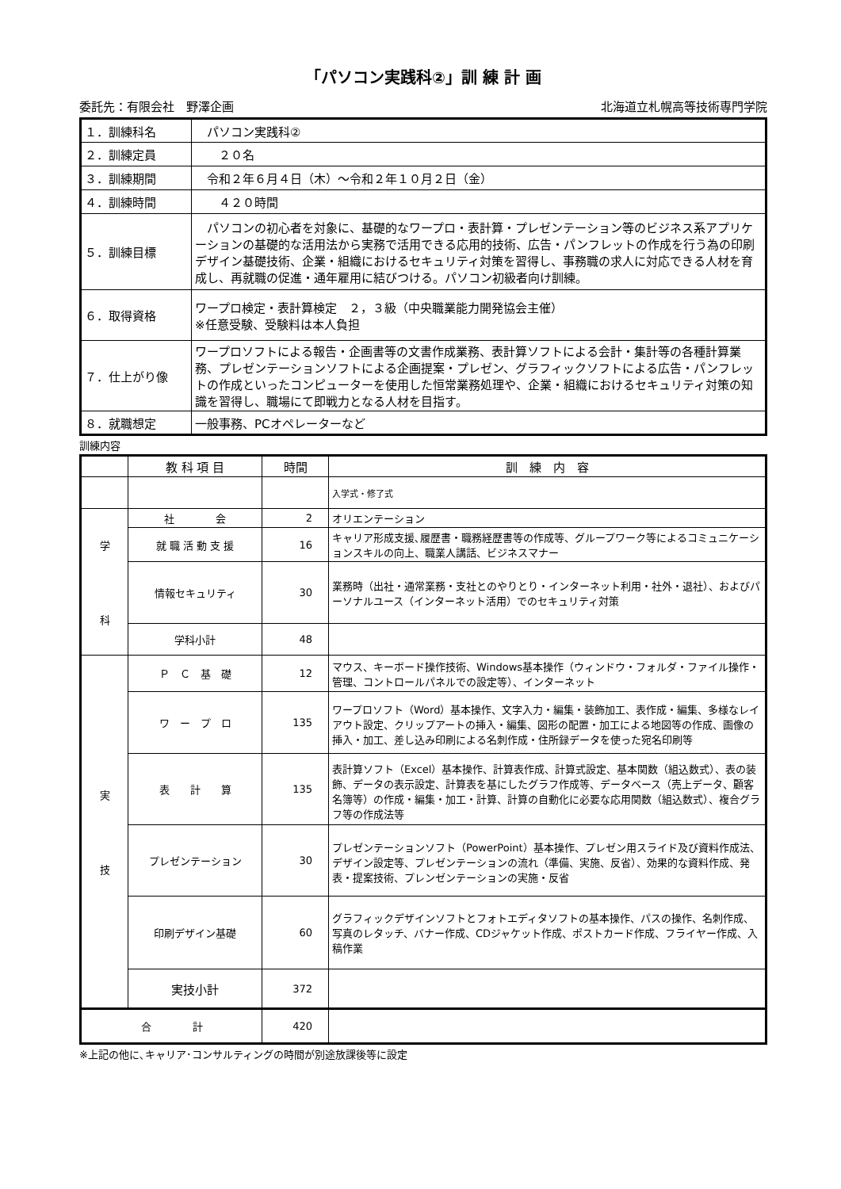「パソコン実践科②」訓 練 計 画
委託先：有限会社　野澤企画 北海道立札幌高等技術専門学院
| １．訓練科名 | パソコン実践科② |
| ２．訓練定員 | ２０名 |
| ３．訓練期間 | 令和２年６月４日（木）～令和２年１０月２日（金） |
| ４．訓練時間 | ４２０時間 |
| ５．訓練目標 | パソコンの初心者を対象に、基礎的なワープロ・表計算・プレゼンテーション等のビジネス系アプリケーションの基礎的な活用法から実務で活用できる応用的技術、広告・パンフレットの作成を行う為の印刷デザイン基礎技術、企業・組織におけるセキュリティ対策を習得し、事務職の求人に対応できる人材を育成し、再就職の促進・通年雇用に結びつける。パソコン初級者向け訓練。 |
| ６．取得資格 | ワープロ検定・表計算検定 ２，３級（中央職業能力開発協会主催） ※任意受験、受験料は本人負担 |
| ７．仕上がり像 | ワープロソフトによる報告・企画書等の文書作成業務、表計算ソフトによる会計・集計等の各種計算業務、プレゼンテーションソフトによる企画提案・プレゼン、グラフィックソフトによる広告・パンフレットの作成といったコンピューターを使用した恒常業務処理や、企業・組織におけるセキュリティ対策の知識を習得し、職場にて即戦力となる人材を目指す。 |
| ８．就職想定 | 一般事務、PCオペレーターなど |
訓練内容
| | 教 科 項 目 | 時間 | 訓 練 内 容 |
| --- | --- | --- | --- |
| | | | 入学式・修了式 |
| 学 科 | 社 会 | 2 | オリエンテーション |
| | 就 職 活 動 支 援 | 16 | キャリア形成支援､履歴書・職務経歴書等の作成等、グループワーク等によるコミュニケーションスキルの向上、職業人講話、ビジネスマナー |
| | 情報セキュリティ | 30 | 業務時（出社・通常業務・支社とのやりとり・インターネット利用・社外・退社）、およびパーソナルユース（インターネット活用）でのセキュリティ対策 |
| | 学科小計 | 48 | |
| 実 技 | Ｐ Ｃ 基 礎 | 12 | マウス、キーボード操作技術、Windows基本操作（ウィンドウ・フォルダ・ファイル操作・管理、コントロールパネルでの設定等）、インターネット |
| | ワ ー プ ロ | 135 | ワープロソフト（Word）基本操作、文字入力・編集・装飾加工、表作成・編集、多様なレイアウト設定、クリップアートの挿入・編集、図形の配置・加工による地図等の作成、画像の挿入・加工、差し込み印刷による名刺作成・住所録データを使った宛名印刷等 |
| | 表 計 算 | 135 | 表計算ソフト（Excel）基本操作、計算表作成、計算式設定、基本関数（組込数式）、表の装飾、データの表示設定、計算表を基にしたグラフ作成等、データベース（売上データ、顧客名簿等）の作成・編集・加工・計算、計算の自動化に必要な応用関数（組込数式）、複合グラフ等の作成法等 |
| | プレゼンテーション | 30 | プレゼンテーションソフト（PowerPoint）基本操作、プレゼン用スライド及び資料作成法、デザイン設定等、プレゼンテーションの流れ（準備、実施、反省）、効果的な資料作成、発表・提案技術、プレンゼンテーションの実施・反省 |
| | 印刷デザイン基礎 | 60 | グラフィックデザインソフトとフォトエディタソフトの基本操作、パスの操作、名刺作成、写真のレタッチ、バナー作成、CDジャケット作成、ポストカード作成、フライヤー作成、入稿作業 |
| | 実技小計 | 372 | |
| 合 計 | | 420 | |
※上記の他に､キャリア･コンサルティングの時間が別途放課後等に設定